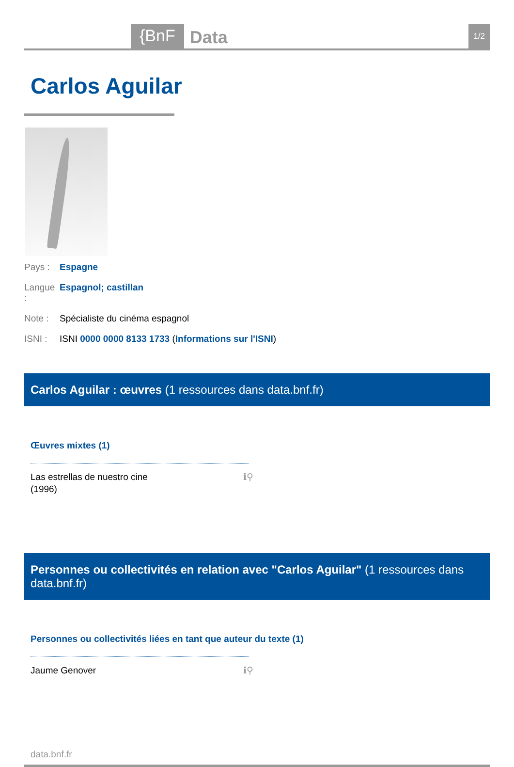{BnF Data 1/2
Carlos Aguilar
Pays : Espagne
Langue : Espagnol; castillan
Note : Spécialiste du cinéma espagnol
ISNI : ISNI 0000 0000 8133 1733 (Informations sur l'ISNI)
Carlos Aguilar : œuvres (1 ressources dans data.bnf.fr)
Œuvres mixtes (1)
Las estrellas de nuestro cine
(1996) ℹ⚲
Personnes ou collectivités en relation avec "Carlos Aguilar" (1 ressources dans data.bnf.fr)
Personnes ou collectivités liées en tant que auteur du texte (1)
Jaume Genover ℹ⚲
data.bnf.fr